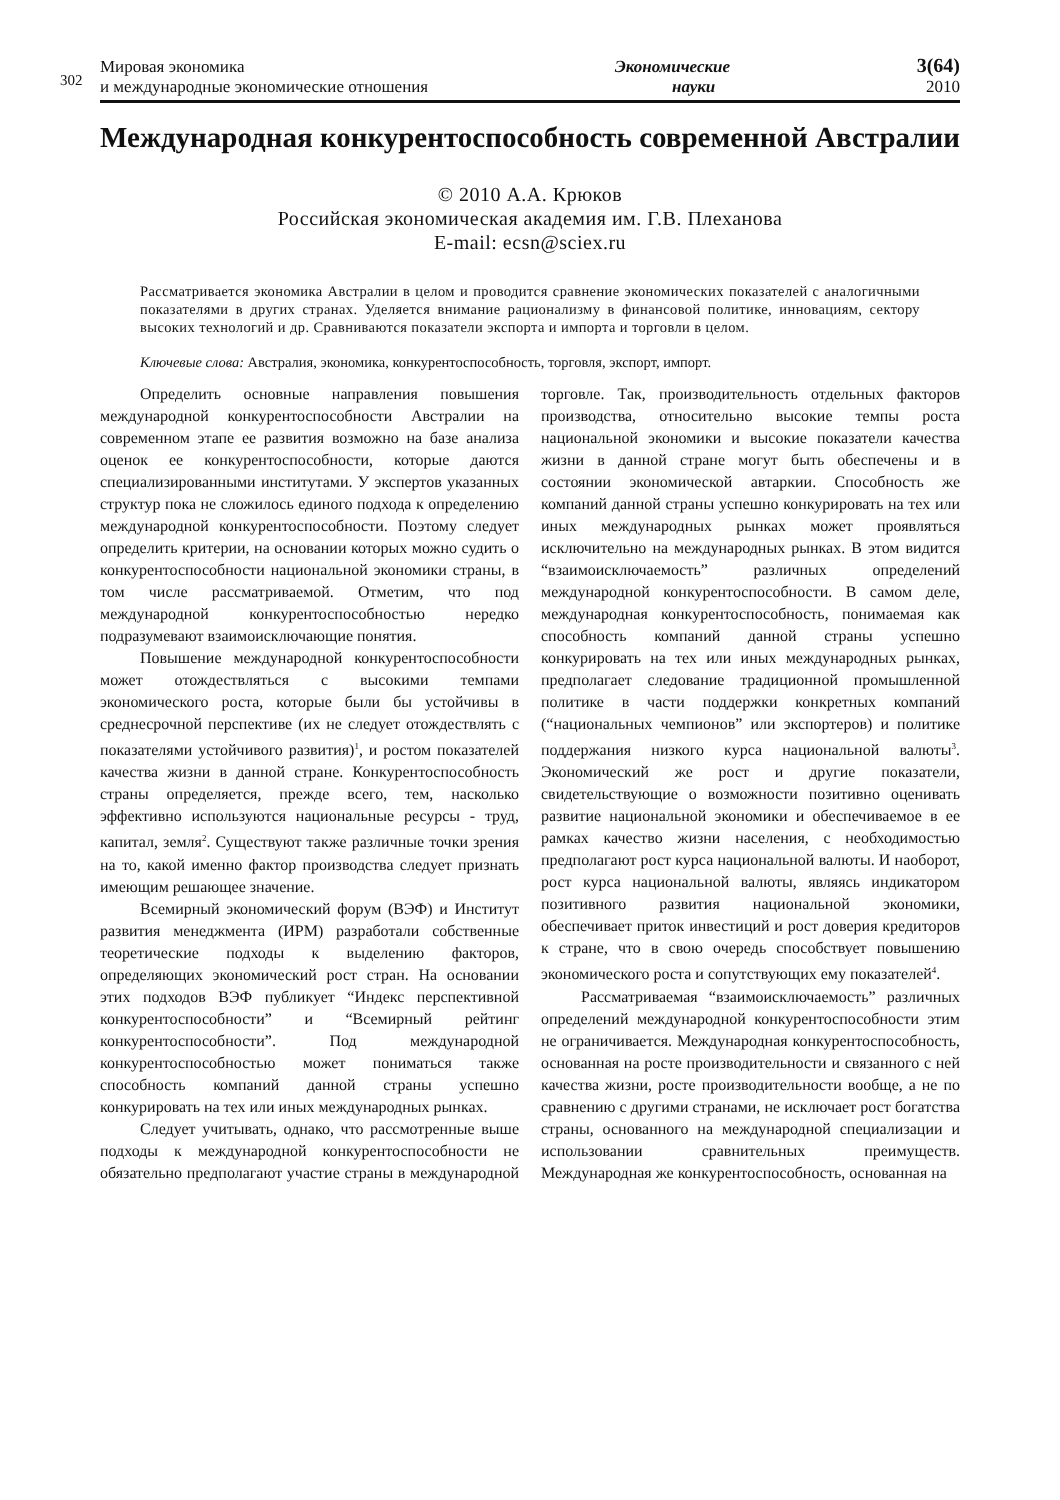302
Мировая экономика
и международные экономические отношения
Экономические
науки
3(64)
2010
Международная конкурентоспособность современной Австралии
© 2010 А.А. Крюков
Российская экономическая академия им. Г.В. Плеханова
E-mail: ecsn@sciex.ru
Рассматривается экономика Австралии в целом и проводится сравнение экономических показателей с аналогичными показателями в других странах. Уделяется внимание рационализму в финансовой политике, инновациям, сектору высоких технологий и др. Сравниваются показатели экспорта и импорта и торговли в целом.
Ключевые слова: Австралия, экономика, конкурентоспособность, торговля, экспорт, импорт.
Определить основные направления повышения международной конкурентоспособности Австралии на современном этапе ее развития возможно на базе анализа оценок ее конкурентоспособности, которые даются специализированными институтами. У экспертов указанных структур пока не сложилось единого подхода к определению международной конкурентоспособности. Поэтому следует определить критерии, на основании которых можно судить о конкурентоспособности национальной экономики страны, в том числе рассматриваемой. Отметим, что под международной конкурентоспособностью нередко подразумевают взаимоисключающие понятия.
Повышение международной конкурентоспособности может отождествляться с высокими темпами экономического роста, которые были бы устойчивы в среднесрочной перспективе (их не следует отождествлять с показателями устойчивого развития)<sup>1</sup>, и ростом показателей качества жизни в данной стране. Конкурентоспособность страны определяется, прежде всего, тем, насколько эффективно используются национальные ресурсы - труд, капитал, земля<sup>2</sup>. Существуют также различные точки зрения на то, какой именно фактор производства следует признать имеющим решающее значение.
Всемирный экономический форум (ВЭФ) и Институт развития менеджмента (ИРМ) разработали собственные теоретические подходы к выделению факторов, определяющих экономический рост стран. На основании этих подходов ВЭФ публикует “Индекс перспективной конкурентоспособности” и “Всемирный рейтинг конкурентоспособности”. Под международной конкурентоспособностью может пониматься также способность компаний данной страны успешно конкурировать на тех или иных международных рынках.
Следует учитывать, однако, что рассмотренные выше подходы к международной конкурентоспособности не обязательно предполагают участие страны в международной торговле. Так, производительность отдельных факторов производства, относительно высокие темпы роста национальной экономики и высокие показатели качества жизни в данной стране могут быть обеспечены и в состоянии экономической автаркии. Способность же компаний данной страны успешно конкурировать на тех или иных международных рынках может проявляться исключительно на международных рынках. В этом видится “взаимоисключаемость” различных определений международной конкурентоспособности. В самом деле, международная конкурентоспособность, понимаемая как способность компаний данной страны успешно конкурировать на тех или иных международных рынках, предполагает следование традиционной промышленной политике в части поддержки конкретных компаний (“национальных чемпионов” или экспортеров) и политике поддержания низкого курса национальной валюты<sup>3</sup>. Экономический же рост и другие показатели, свидетельствующие о возможности позитивно оценивать развитие национальной экономики и обеспечиваемое в ее рамках качество жизни населения, с необходимостью предполагают рост курса национальной валюты. И наоборот, рост курса национальной валюты, являясь индикатором позитивного развития национальной экономики, обеспечивает приток инвестиций и рост доверия кредиторов к стране, что в свою очередь способствует повышению экономического роста и сопутствующих ему показателей<sup>4</sup>.
Рассматриваемая “взаимоисключаемость” различных определений международной конкурентоспособности этим не ограничивается. Международная конкурентоспособность, основанная на росте производительности и связанного с ней качества жизни, росте производительности вообще, а не по сравнению с другими странами, не исключает рост богатства страны, основанного на международной специализации и использовании сравнительных преимуществ. Международная же конкурентоспособность, основанная на